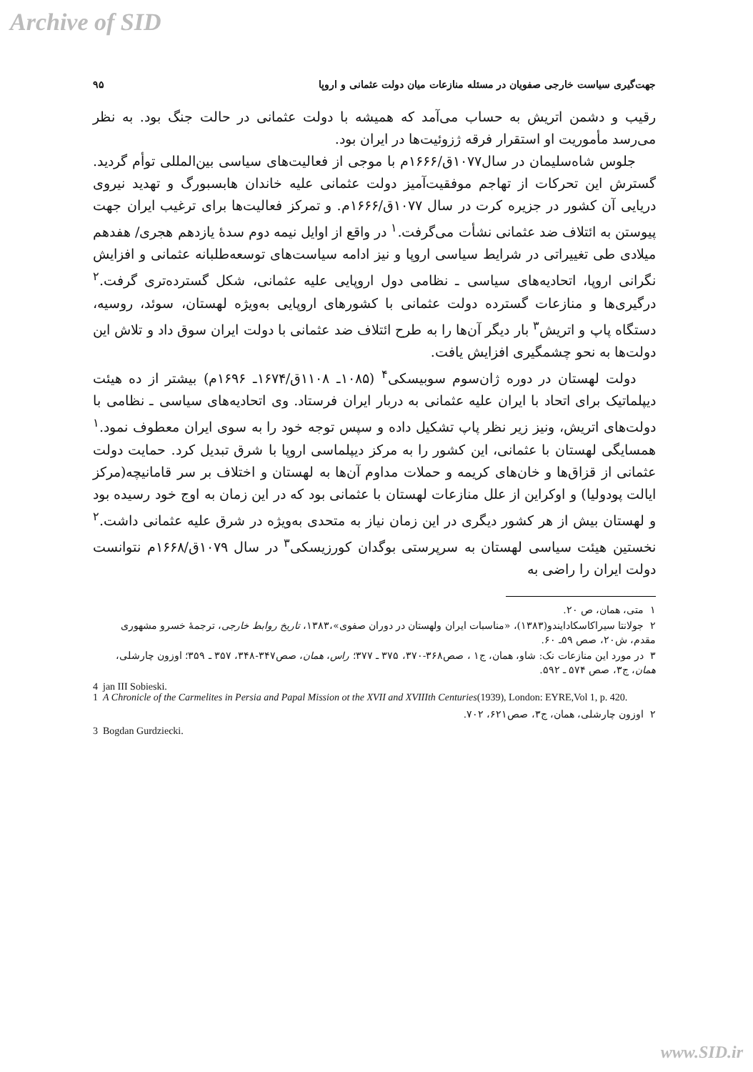Archive of SID
جهت‌گیری سیاست خارجی صفویان در مسئله منازعات میان دولت عثمانی و اروپا ۹۵
رقیب و دشمن اتریش به حساب می‌آمد که همیشه با دولت عثمانی در حالت جنگ بود. به نظر می‌رسد مأموریت او استقرار فرقه ژزوئیت‌ها در ایران بود.
جلوس شاه‌سلیمان در سال۱۰۷۷ق/۱۶۶۶م با موجی از فعالیت‌های سیاسی بین‌المللی توأم گردید. گسترش این تحرکات از تهاجم موفقیت‌آمیز دولت عثمانی علیه خاندان هابسبورگ و تهدید نیروی دریایی آن کشور در جزیره کرت در سال ۱۰۷۷ق/۱۶۶۶م. و تمرکز فعالیت‌ها برای ترغیب ایران جهت پیوستن به ائتلاف ضد عثمانی نشأت می‌گرفت.<sup>۱</sup> در واقع از اوایل نیمه دوم سدهٔ یازدهم هجری/ هفدهم میلادی طی تغییراتی در شرایط سیاسی اروپا و نیز ادامه سیاست‌های توسعه‌طلبانه عثمانی و افزایش نگرانی اروپا، اتحادیه‌های سیاسی ـ نظامی دول اروپایی علیه عثمانی، شکل گسترده‌تری گرفت.<sup>۲</sup> درگیری‌ها و منازعات گسترده دولت عثمانی با کشورهای اروپایی به‌ویژه لهستان، سوئد، روسیه، دستگاه پاپ و اتریش<sup>۳</sup> بار دیگر آن‌ها را به طرح ائتلاف ضد عثمانی با دولت ایران سوق داد و تلاش این دولت‌ها به نحو چشمگیری افزایش یافت.
دولت لهستان در دوره ژان‌سوم سوبیسکی<sup>۴</sup> (۱۰۸۵ـ ۱۱۰۸ق/۱۶۷۴ـ ۱۶۹۶م) بیشتر از ده هیئت دیپلماتیک برای اتحاد با ایران علیه عثمانی به دربار ایران فرستاد. وی اتحادیه‌های سیاسی ـ نظامی با دولت‌های اتریش، ونیز زیر نظر پاپ تشکیل داده و سپس توجه خود را به سوی ایران معطوف نمود.<sup>۱</sup> همسایگی لهستان با عثمانی، این کشور را به مرکز دیپلماسی اروپا با شرق تبدیل کرد. حمایت دولت عثمانی از قزاق‌ها و خان‌های کریمه و حملات مداوم آن‌ها به لهستان و اختلاف بر سر قامانیچه(مرکز ایالت پودولیا) و اوکراین از علل منازعات لهستان با عثمانی بود که در این زمان به اوج خود رسیده بود و لهستان بیش از هر کشور دیگری در این زمان نیاز به متحدی به‌ویژه در شرق علیه عثمانی داشت.<sup>۲</sup> نخستین هیئت سیاسی لهستان به سرپرستی بوگدان کورزیسکی<sup>۳</sup> در سال ۱۰۷۹ق/۱۶۶۸م نتوانست دولت ایران را راضی به
۱ متی، همان، ص ۲۰.
۲ جولانتا سیراکاسکادایندو(۱۳۸۳)، «مناسبات ایران ولهستان در دوران صفوی»،۱۳۸۳، تاریخ روابط خارجی، ترجمهٔ خسرو مشهوری مقدم، ش۲۰، صص ۵۹ـ ۶۰.
۳ در مورد این منازعات نک: شاو، همان، ج۱ ، صص۳۶۸-۳۷۰، ۳۷۵ ـ ۳۷۷؛ راس، همان، صص۳۴۷-۳۴۸، ۳۵۷ ـ ۳۵۹؛ اوزون چارشلی، همان، ج۳، صص ۵۷۴ ـ ۵۹۲.
4 jan III Sobieski.
1 A Chronicle of the Carmelites in Persia and Papal Mission ot the XVII and XVIIIth Centuries(1939), London: EYRE,Vol 1, p. 420.
۲ اوزون چارشلی، همان، ج۳، صص۶۲۱، ۷۰۲.
3 Bogdan Gurdziecki.
www.SID.ir